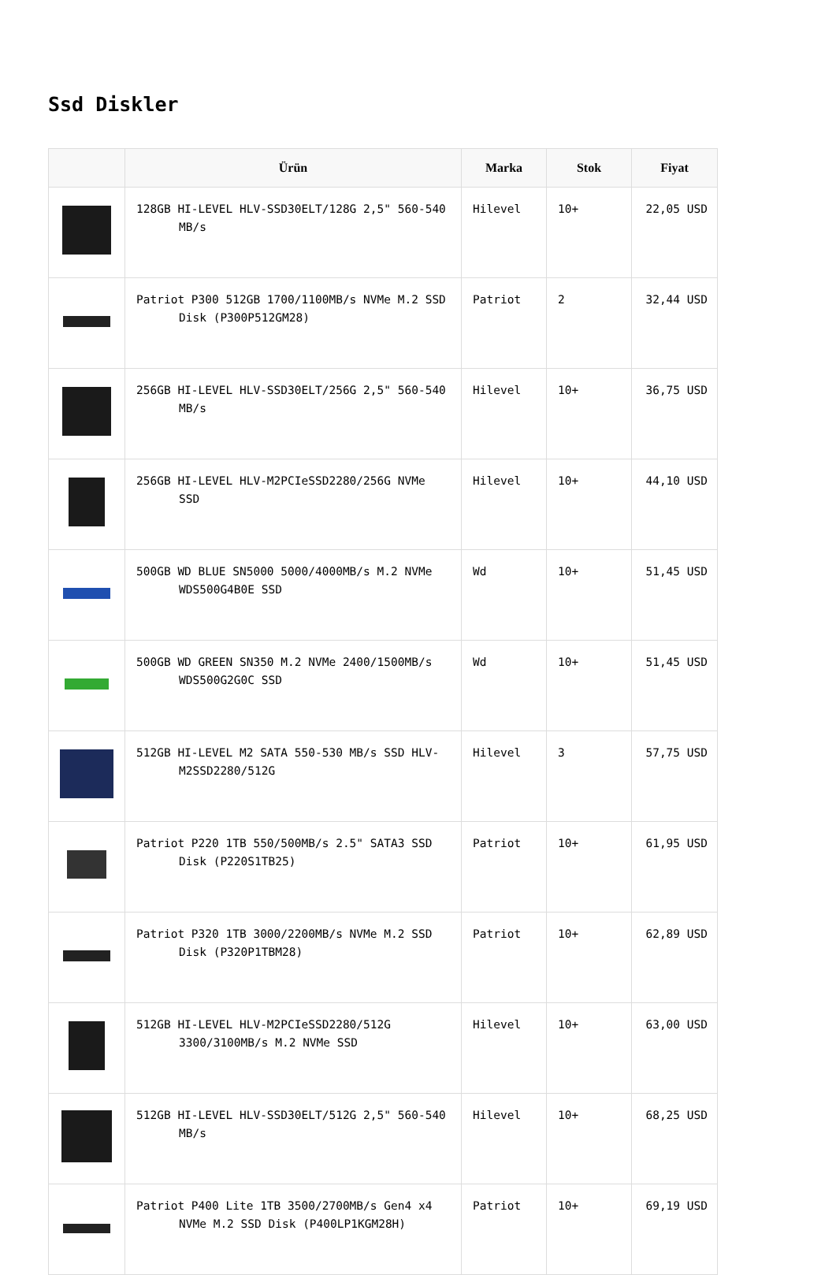Ssd Diskler
| | Ürün | Marka | Stok | Fiyat |
| --- | --- | --- | --- | --- |
| | 128GB HI-LEVEL HLV-SSD30ELT/128G 2,5" 560-540 MB/s | Hilevel | 10+ | 22,05 USD |
| | Patriot P300 512GB 1700/1100MB/s NVMe M.2 SSD Disk (P300P512GM28) | Patriot | 2 | 32,44 USD |
| | 256GB HI-LEVEL HLV-SSD30ELT/256G 2,5" 560-540 MB/s | Hilevel | 10+ | 36,75 USD |
| | 256GB HI-LEVEL HLV-M2PCIeSSD2280/256G NVMe SSD | Hilevel | 10+ | 44,10 USD |
| | 500GB WD BLUE SN5000 5000/4000MB/s M.2 NVMe WDS500G4B0E SSD | Wd | 10+ | 51,45 USD |
| | 500GB WD GREEN SN350 M.2 NVMe 2400/1500MB/s WDS500G2G0C SSD | Wd | 10+ | 51,45 USD |
| | 512GB HI-LEVEL M2 SATA 550-530 MB/s SSD HLV-M2SSD2280/512G | Hilevel | 3 | 57,75 USD |
| | Patriot P220 1TB 550/500MB/s 2.5" SATA3 SSD Disk (P220S1TB25) | Patriot | 10+ | 61,95 USD |
| | Patriot P320 1TB 3000/2200MB/s NVMe M.2 SSD Disk (P320P1TBM28) | Patriot | 10+ | 62,89 USD |
| | 512GB HI-LEVEL HLV-M2PCIeSSD2280/512G 3300/3100MB/s M.2 NVMe SSD | Hilevel | 10+ | 63,00 USD |
| | 512GB HI-LEVEL HLV-SSD30ELT/512G 2,5" 560-540 MB/s | Hilevel | 10+ | 68,25 USD |
| | Patriot P400 Lite 1TB 3500/2700MB/s Gen4 x4 NVMe M.2 SSD Disk (P400LP1KGM28H) | Patriot | 10+ | 69,19 USD |